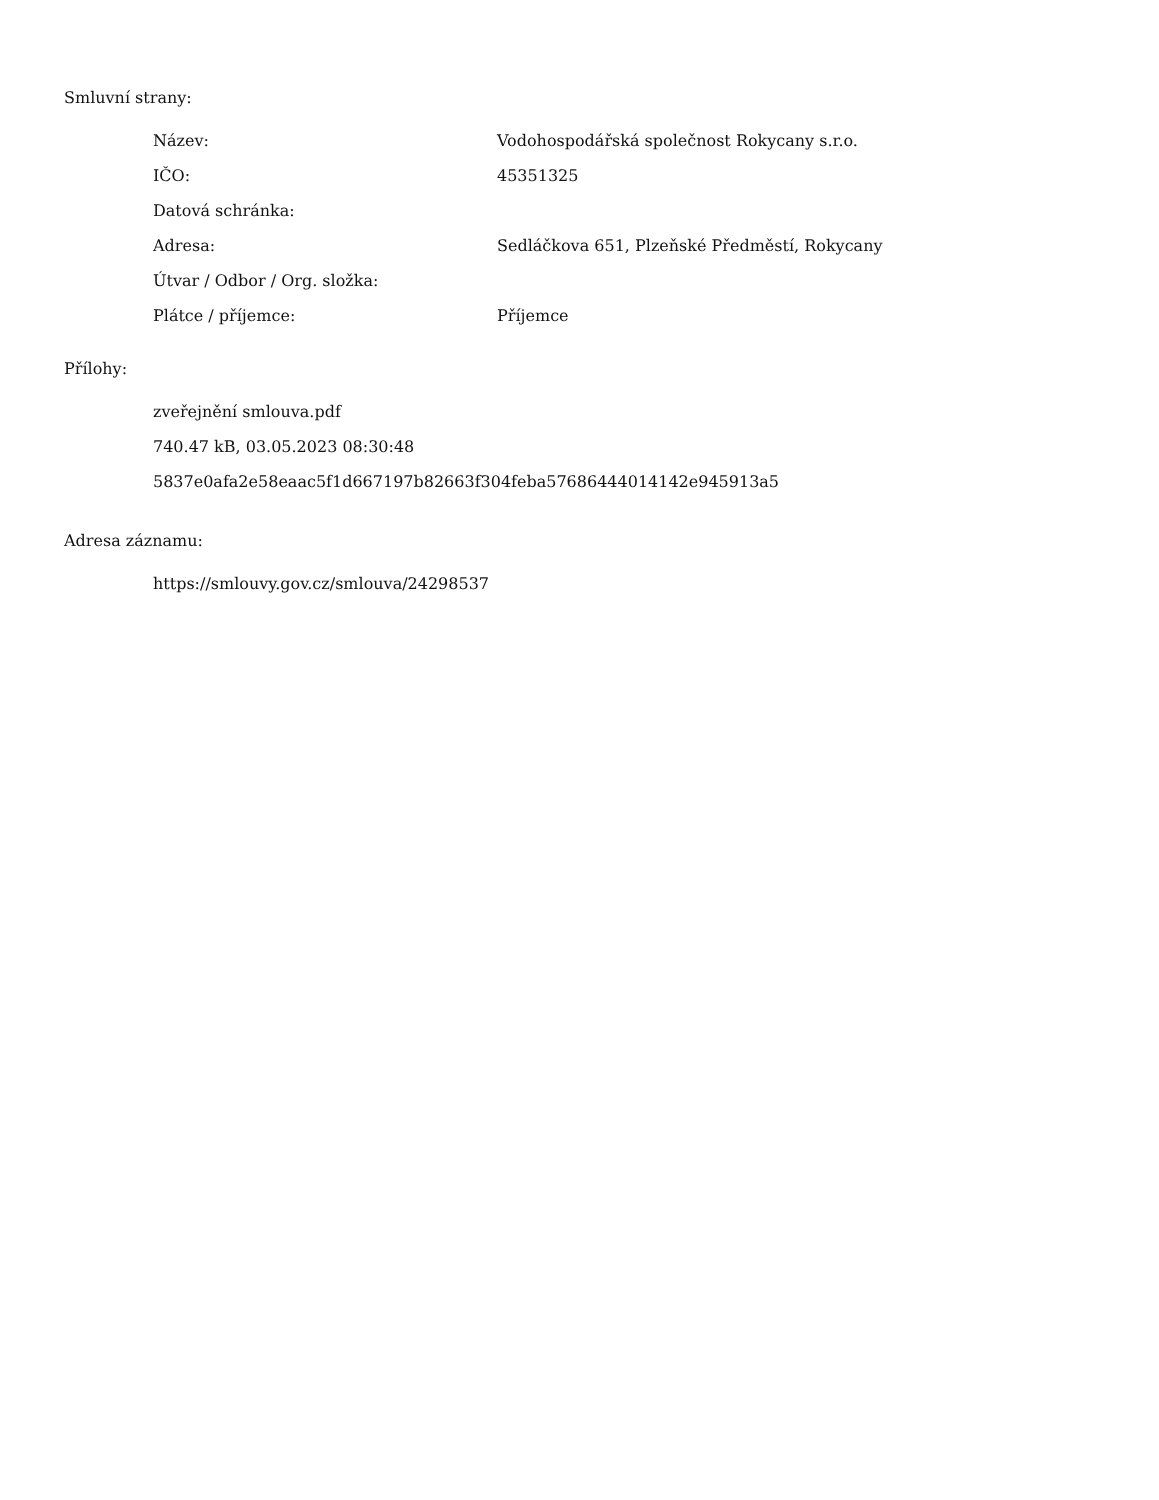Smluvní strany:
| Název: | Vodohospodářská společnost Rokycany s.r.o. |
| IČO: | 45351325 |
| Datová schránka: | |
| Adresa: | Sedláčkova 651, Plzeňské Předměstí, Rokycany |
| Útvar / Odbor / Org. složka: | |
| Plátce / příjemce: | Příjemce |
Přílohy:
zveřejnění smlouva.pdf
740.47 kB, 03.05.2023 08:30:48
5837e0afa2e58eaac5f1d667197b82663f304feba57686444014142e945913a5
Adresa záznamu:
https://smlouvy.gov.cz/smlouva/24298537